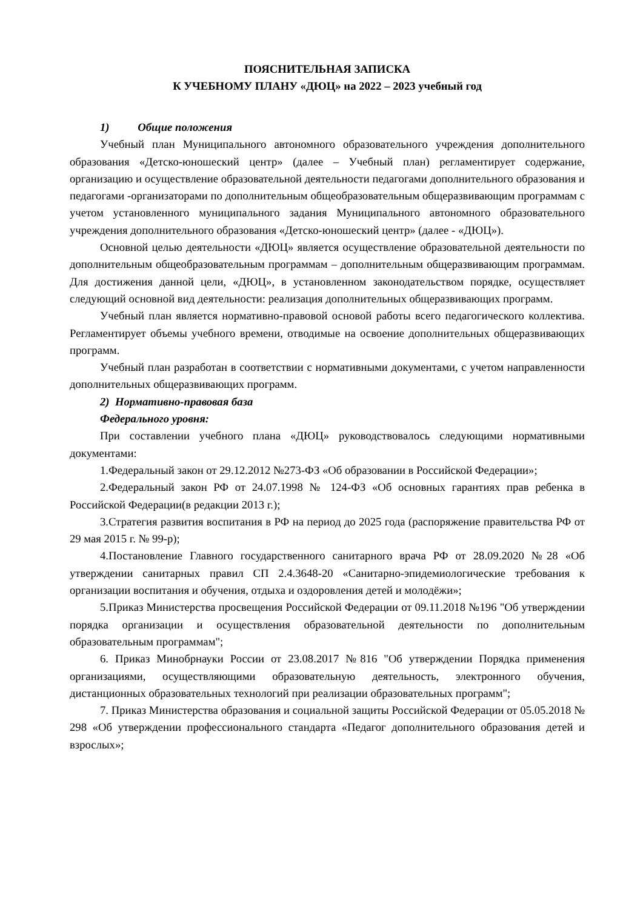ПОЯСНИТЕЛЬНАЯ ЗАПИСКА
К УЧЕБНОМУ ПЛАНУ «ДЮЦ» на 2022 – 2023 учебный год
1) Общие положения
Учебный план Муниципального автономного образовательного учреждения дополнительного образования «Детско-юношеский центр» (далее – Учебный план) регламентирует содержание, организацию и осуществление образовательной деятельности педагогами дополнительного образования и педагогами -организаторами по дополнительным общеобразовательным общеразвивающим программам с учетом установленного муниципального задания Муниципального автономного образовательного учреждения дополнительного образования «Детско-юношеский центр» (далее - «ДЮЦ»).
Основной целью деятельности «ДЮЦ» является осуществление образовательной деятельности по дополнительным общеобразовательным программам – дополнительным общеразвивающим программам. Для достижения данной цели, «ДЮЦ», в установленном законодательством порядке, осуществляет следующий основной вид деятельности: реализация дополнительных общеразвивающих программ.
Учебный план является нормативно-правовой основой работы всего педагогического коллектива. Регламентирует объемы учебного времени, отводимые на освоение дополнительных общеразвивающих программ.
Учебный план разработан в соответствии с нормативными документами, с учетом направленности дополнительных общеразвивающих программ.
2) Нормативно-правовая база
Федерального уровня:
При составлении учебного плана «ДЮЦ» руководствовалось следующими нормативными документами:
1.Федеральный закон от 29.12.2012 №273-ФЗ «Об образовании в Российской Федерации»;
2.Федеральный закон РФ от 24.07.1998 № 124-ФЗ «Об основных гарантиях прав ребенка в Российской Федерации(в редакции 2013 г.);
3.Стратегия развития воспитания в РФ на период до 2025 года (распоряжение правительства РФ от 29 мая 2015 г. № 99-р);
4.Постановление Главного государственного санитарного врача РФ от 28.09.2020 №28 «Об утверждении санитарных правил СП 2.4.3648-20 «Санитарно-эпидемиологические требования к организации воспитания и обучения, отдыха и оздоровления детей и молодёжи»;
5.Приказ Министерства просвещения Российской Федерации от 09.11.2018 №196 "Об утверждении порядка организации и осуществления образовательной деятельности по дополнительным образовательным программам";
6. Приказ Минобрнауки России от 23.08.2017 №816 "Об утверждении Порядка применения организациями, осуществляющими образовательную деятельность, электронного обучения, дистанционных образовательных технологий при реализации образовательных программ";
7. Приказ Министерства образования и социальной защиты Российской Федерации от 05.05.2018 № 298 «Об утверждении профессионального стандарта «Педагог дополнительного образования детей и взрослых»;